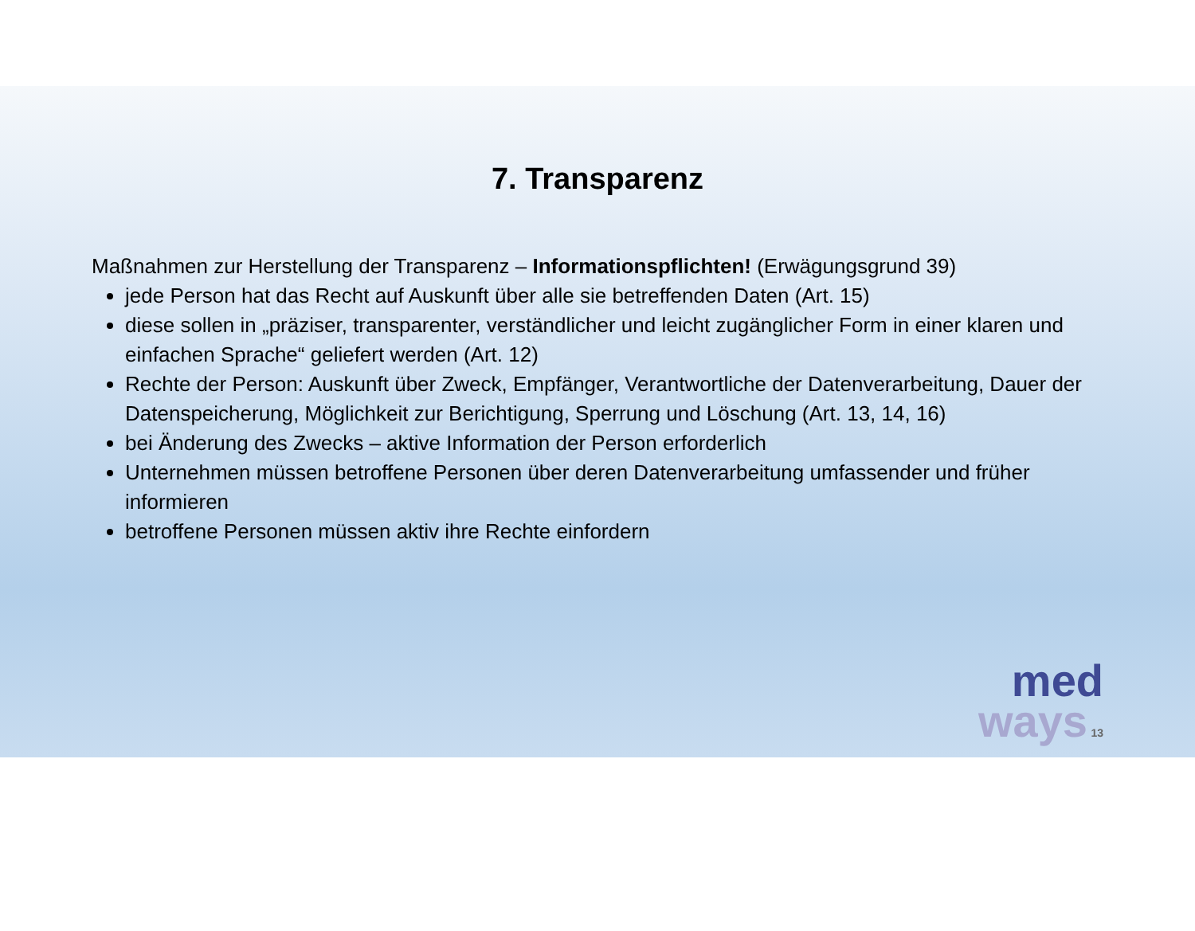7. Transparenz
Maßnahmen zur Herstellung der Transparenz – Informationspflichten! (Erwägungsgrund 39)
jede Person hat das Recht auf Auskunft über alle sie betreffenden Daten (Art. 15)
diese sollen in „präziser, transparenter, verständlicher und leicht zugänglicher Form in einer klaren und einfachen Sprache“ geliefert werden (Art. 12)
Rechte der Person: Auskunft über Zweck, Empfänger, Verantwortliche der Datenverarbeitung, Dauer der Datenspeicherung, Möglichkeit zur Berichtigung, Sperrung und Löschung (Art. 13, 14, 16)
bei Änderung des Zwecks – aktive Information der Person erforderlich
Unternehmen müssen betroffene Personen über deren Datenverarbeitung umfassender und früher informieren
betroffene Personen müssen aktiv ihre Rechte einfordern
med
ways 13